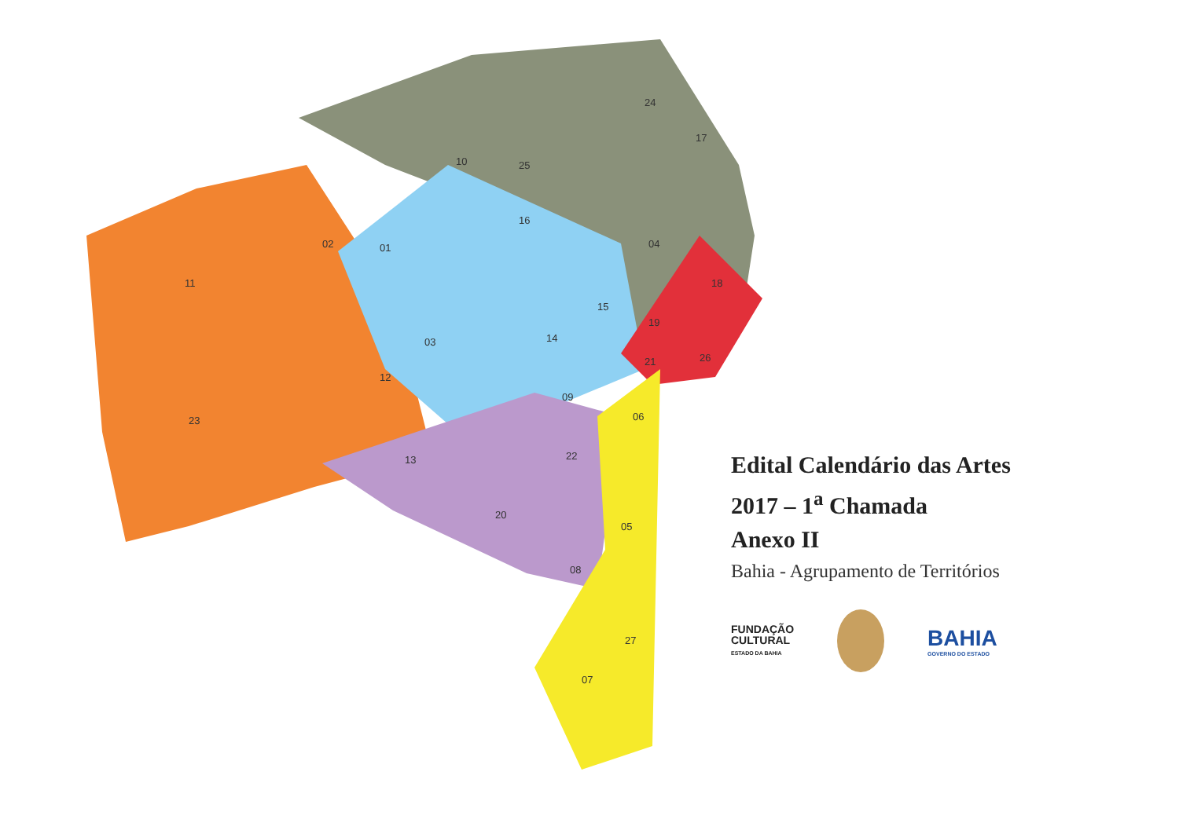10
25
24
17
02
01
16
04
11
15
19
18
03
14
21
26
12
23
09
06
13
22
20
05
08
27
07
Edital Calendário das Artes
2017 – 1<sup>a</sup> Chamada
Anexo II
Bahia - Agrupamento de Territórios
FUNDAÇÃO
CULTURAL
ESTADO DA BAHIA
BAHIA
GOVERNO DO ESTADO